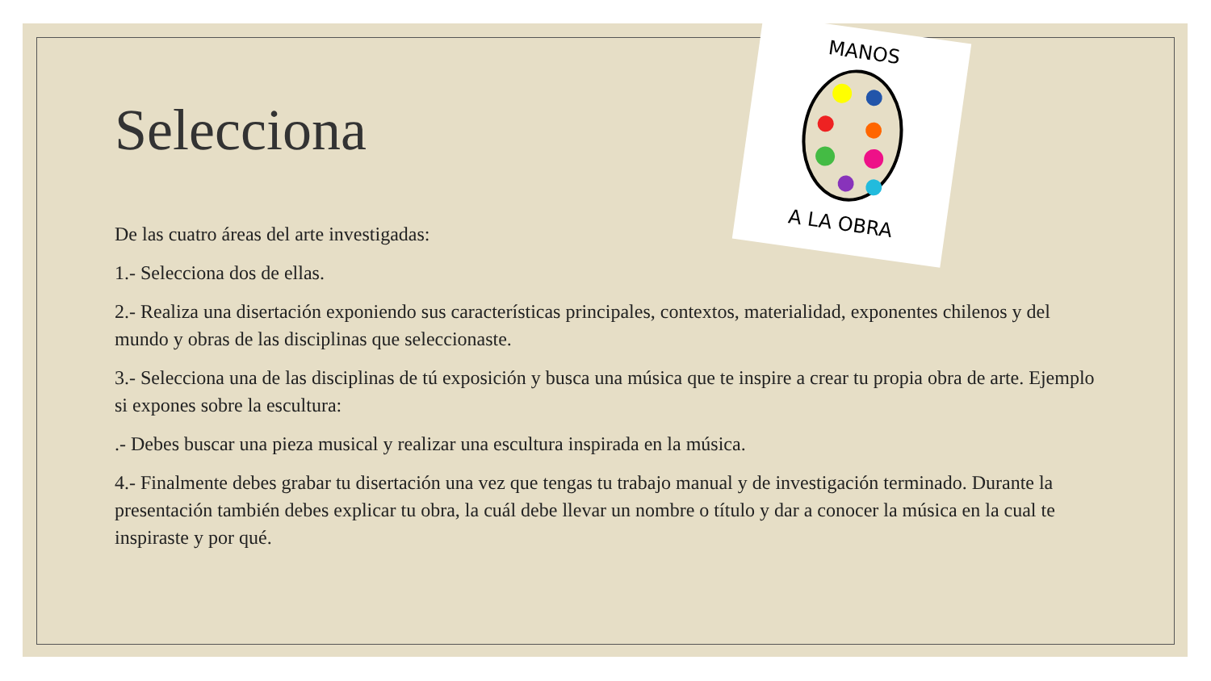MANOS
A LA OBRA
Selecciona
De las cuatro áreas del arte investigadas:
1.- Selecciona dos de ellas.
2.- Realiza una disertación exponiendo sus características principales, contextos, materialidad, exponentes chilenos y del mundo y obras de las disciplinas que seleccionaste.
3.- Selecciona una de las disciplinas de tú exposición y busca una música que te inspire a crear tu propia obra de arte. Ejemplo si expones sobre la escultura:
.- Debes buscar una pieza musical y realizar una escultura inspirada en la música.
4.- Finalmente debes grabar tu disertación una vez que tengas tu trabajo manual y de investigación terminado. Durante la presentación también debes explicar tu obra, la cuál debe llevar un nombre o título y dar a conocer la música en la cual te inspiraste y por qué.